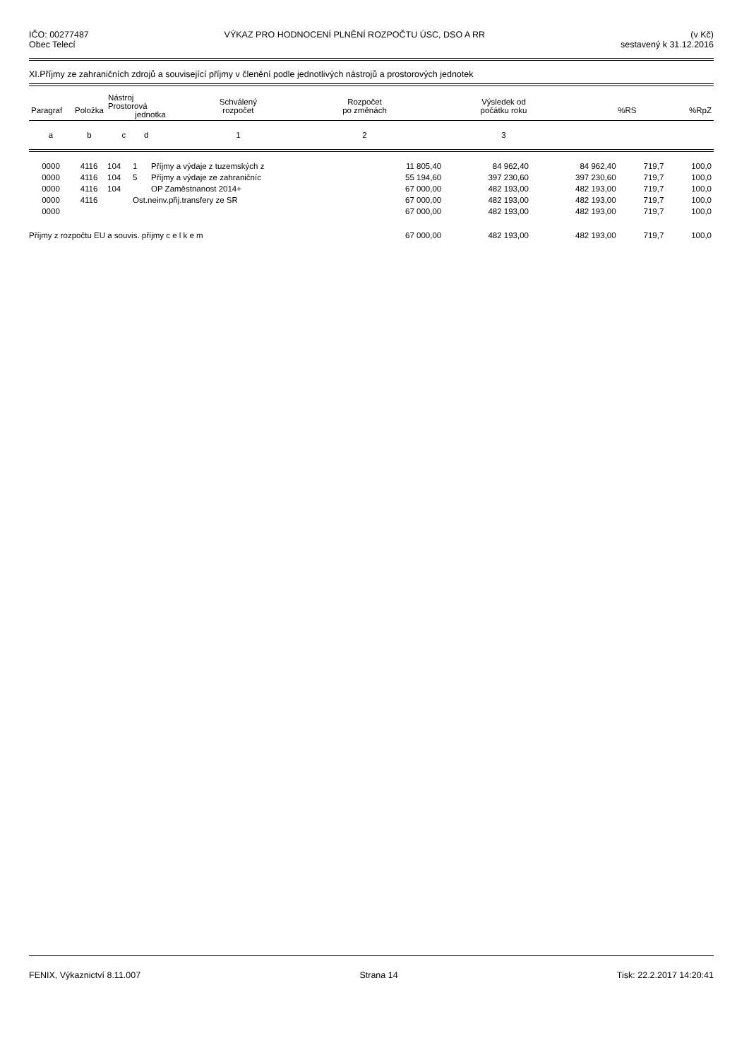IČO: 00277487
Obec Telecí
VÝKAZ PRO HODNOCENÍ PLNĚNÍ ROZPOČTU ÚSC, DSO A RR
(v Kč)
sestavený k 31.12.2016
XI.Příjmy ze zahraničních zdrojů a související příjmy v členění podle jednotlivých nástrojů a prostorových jednotek
| Paragraf | Položka | Nástroj Prostorová jednotka | | | Schválený rozpočet | Rozpočet po změnách | Výsledek od počátku roku | %RS | %RpZ |
| --- | --- | --- | --- | --- | --- | --- | --- | --- | --- |
| a | b | c | d | | 1 | 2 | 3 | | |
| 0000 | 4116 | 104 | 1 | Příjmy a výdaje z tuzemských z | 11 805,40 | 84 962,40 | 84 962,40 | 719,7 | 100,0 |
| 0000 | 4116 | 104 | 5 | Příjmy a výdaje ze zahraničníc | 55 194,60 | 397 230,60 | 397 230,60 | 719,7 | 100,0 |
| 0000 | 4116 | 104 | | OP Zaměstnanost 2014+ | 67 000,00 | 482 193,00 | 482 193,00 | 719,7 | 100,0 |
| 0000 | 4116 | | Ost.neinv.přij.transfery ze SR | | 67 000,00 | 482 193,00 | 482 193,00 | 719,7 | 100,0 |
| 0000 | | | | | 67 000,00 | 482 193,00 | 482 193,00 | 719,7 | 100,0 |
| Příjmy z rozpočtu EU a souvis. příjmy c e l k e m | | | | | 67 000,00 | 482 193,00 | 482 193,00 | 719,7 | 100,0 |
FENIX, Výkaznictví 8.11.007 Strana 14 Tisk: 22.2.2017 14:20:41